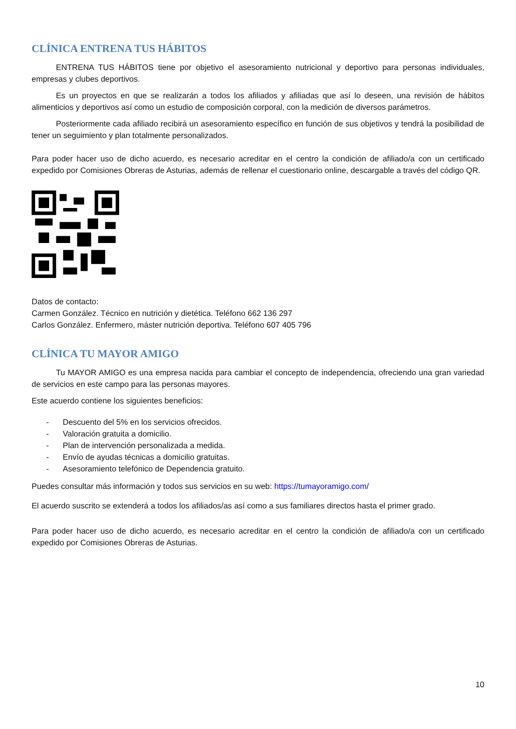CLÍNICA ENTRENA TUS HÁBITOS
ENTRENA TUS HÁBITOS tiene por objetivo el asesoramiento nutricional y deportivo para personas individuales, empresas y clubes deportivos.
Es un proyectos en que se realizarán a todos los afiliados y afiliadas que así lo deseen, una revisión de hábitos alimenticios y deportivos así como un estudio de composición corporal, con la medición de diversos parámetros.
Posteriormente cada afiliado recibirá un asesoramiento específico en función de sus objetivos y tendrá la posibilidad de tener un seguimiento y plan totalmente personalizados.
Para poder hacer uso de dicho acuerdo, es necesario acreditar en el centro la condición de afiliado/a con un certificado expedido por Comisiones Obreras de Asturias, además de rellenar el cuestionario online, descargable a través del código QR.
Datos de contacto:
Carmen González. Técnico en nutrición y dietética. Teléfono 662 136 297
Carlos González. Enfermero, máster nutrición deportiva. Teléfono 607 405 796
CLÍNICA TU MAYOR AMIGO
Tu MAYOR AMIGO es una empresa nacida para cambiar el concepto de independencia, ofreciendo una gran variedad de servicios en este campo para las personas mayores.
Este acuerdo contiene los siguientes beneficios:
- Descuento del 5% en los servicios ofrecidos.
- Valoración gratuita a domicilio.
- Plan de intervención personalizada a medida.
- Envío de ayudas técnicas a domicilio gratuitas.
- Asesoramiento telefónico de Dependencia gratuito.
Puedes consultar más información y todos sus servicios en su web: https://tumayoramigo.com/
El acuerdo suscrito se extenderá a todos los afiliados/as así como a sus familiares directos hasta el primer grado.
Para poder hacer uso de dicho acuerdo, es necesario acreditar en el centro la condición de afiliado/a con un certificado expedido por Comisiones Obreras de Asturias.
10